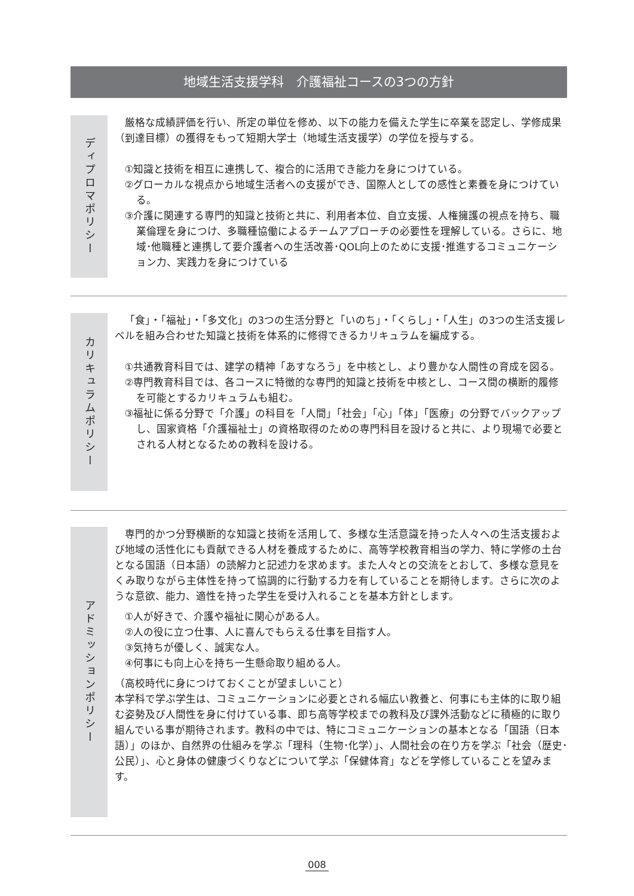地域生活支援学科　介護福祉コースの3つの方針
ディプロマポリシー
厳格な成績評価を行い、所定の単位を修め、以下の能力を備えた学生に卒業を認定し、学修成果（到達目標）の獲得をもって短期大学士（地域生活支援学）の学位を授与する。
①知識と技術を相互に連携して、複合的に活用でき能力を身につけている。
②グローカルな視点から地域生活者への支援ができ、国際人としての感性と素養を身につけている。
③介護に関連する専門的知識と技術と共に、利用者本位、自立支援、人権擁護の視点を持ち、職業倫理を身につけ、多職種協働によるチームアプローチの必要性を理解している。さらに、地域･他職種と連携して要介護者への生活改善･QOL向上のために支援･推進するコミュニケーション力、実践力を身につけている
カリキュラムポリシー
「食」・「福祉」・「多文化」の3つの生活分野と「いのち」・「くらし」・「人生」の3つの生活支援レベルを組み合わせた知識と技術を体系的に修得できるカリキュラムを編成する。
①共通教育科目では、建学の精神「あすなろう」を中核とし、より豊かな人間性の育成を図る。
②専門教育科目では、各コースに特徴的な専門的知識と技術を中核とし、コース間の横断的履修を可能とするカリキュラムも組む。
③福祉に係る分野で「介護」の科目を「人間」「社会」「心」「体」「医療」の分野でバックアップし、国家資格「介護福祉士」の資格取得のための専門科目を設けると共に、より現場で必要とされる人材となるための教科を設ける。
アドミッションポリシー
専門的かつ分野横断的な知識と技術を活用して、多様な生活意識を持った人々への生活支援および地域の活性化にも貢献できる人材を養成するために、高等学校教育相当の学力、特に学修の土台となる国語（日本語）の読解力と記述力を求めます。また人々との交流をとおして、多様な意見をくみ取りながら主体性を持って協調的に行動する力を有していることを期待します。さらに次のような意欲、能力、適性を持った学生を受け入れることを基本方針とします。
①人が好きで、介護や福祉に関心がある人。
②人の役に立つ仕事、人に喜んでもらえる仕事を目指す人。
③気持ちが優しく、誠実な人。
④何事にも向上心を持ち一生懸命取り組める人。
（高校時代に身につけておくことが望ましいこと）
本学科で学ぶ学生は、コミュニケーションに必要とされる幅広い教養と、何事にも主体的に取り組む姿勢及び人間性を身に付けている事、即ち高等学校までの教科及び課外活動などに積極的に取り組んでいる事が期待されます。教科の中では、特にコミュニケーションの基本となる「国語（日本語）」のほか、自然界の仕組みを学ぶ「理科（生物･化学）」、人間社会の在り方を学ぶ「社会（歴史･公民）」、心と身体の健康づくりなどについて学ぶ「保健体育」などを学修していることを望みます。
008